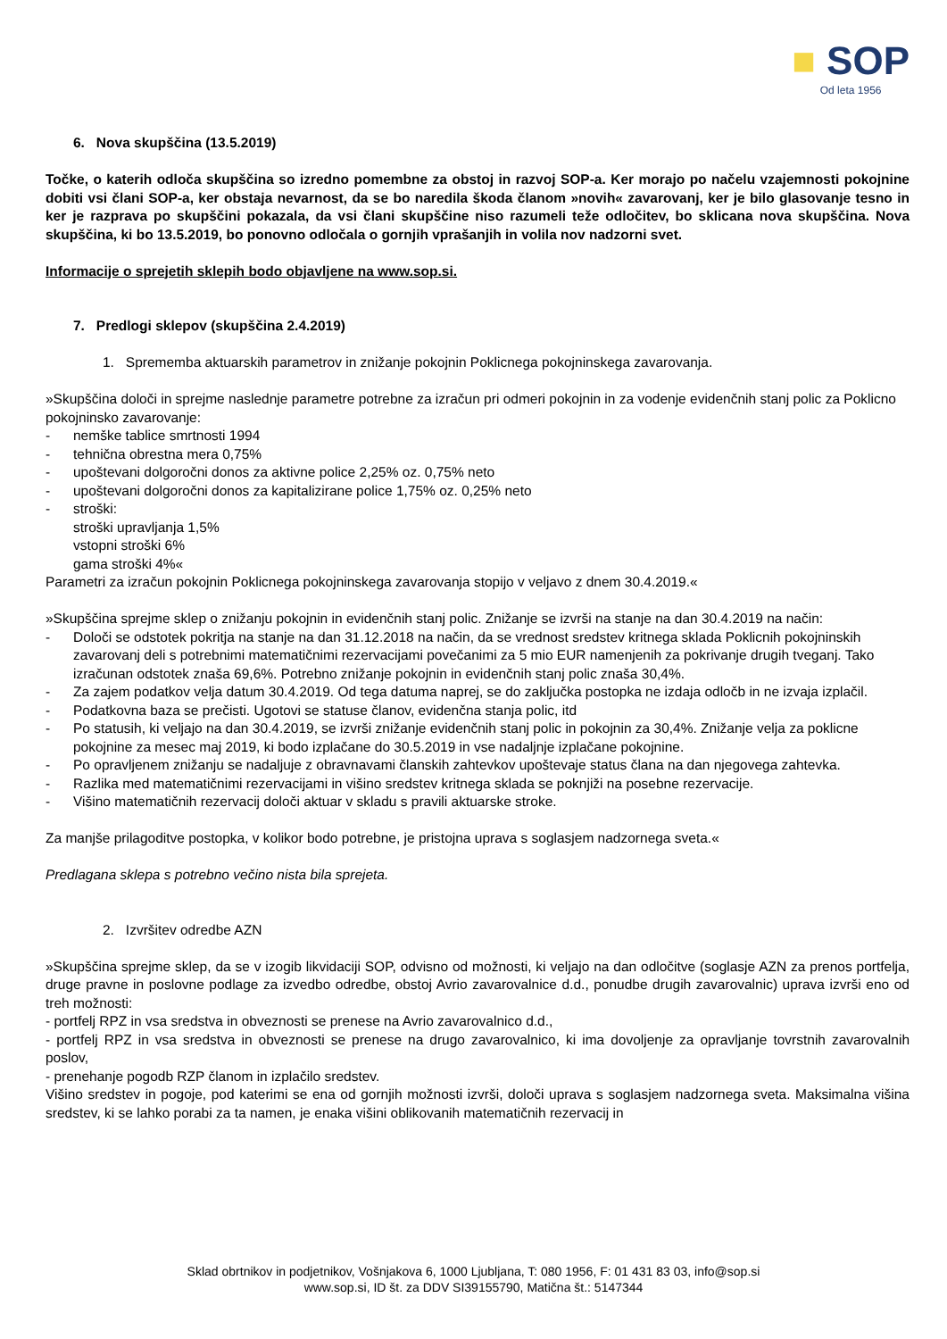■ SOP
Od leta 1956
6. Nova skupščina (13.5.2019)
Točke, o katerih odloča skupščina so izredno pomembne za obstoj in razvoj SOP-a. Ker morajo po načelu vzajemnosti pokojnine dobiti vsi člani SOP-a, ker obstaja nevarnost, da se bo naredila škoda članom »novih« zavarovanj, ker je bilo glasovanje tesno in ker je razprava po skupščini pokazala, da vsi člani skupščine niso razumeli teže odločitev, bo sklicana nova skupščina. Nova skupščina, ki bo 13.5.2019, bo ponovno odločala o gornjih vprašanjih in volila nov nadzorni svet.
Informacije o sprejetih sklepih bodo objavljene na www.sop.si.
7. Predlogi sklepov (skupščina 2.4.2019)
1. Sprememba aktuarskih parametrov in znižanje pokojnin Poklicnega pokojninskega zavarovanja.
»Skupščina določi in sprejme naslednje parametre potrebne za izračun pri odmeri pokojnin in za vodenje evidenčnih stanj polic za Poklicno pokojninsko zavarovanje:
- nemške tablice smrtnosti 1994
- tehnična obrestna mera 0,75%
- upoštevani dolgoročni donos za aktivne police 2,25% oz. 0,75% neto
- upoštevani dolgoročni donos za kapitalizirane police 1,75% oz. 0,25% neto
- stroški:
stroški upravljanja 1,5%
vstopni stroški 6%
gama stroški 4%«
Parametri za izračun pokojnin Poklicnega pokojninskega zavarovanja stopijo v veljavo z dnem 30.4.2019.«
»Skupščina sprejme sklep o znižanju pokojnin in evidenčnih stanj polic. Znižanje se izvrši na stanje na dan 30.4.2019 na način:
- Določi se odstotek pokritja na stanje na dan 31.12.2018 na način, da se vrednost sredstev kritnega sklada Poklicnih pokojninskih zavarovanj deli s potrebnimi matematičnimi rezervacijami povečanimi za 5 mio EUR namenjenih za pokrivanje drugih tveganj. Tako izračunan odstotek znaša 69,6%. Potrebno znižanje pokojnin in evidenčnih stanj polic znaša 30,4%.
- Za zajem podatkov velja datum 30.4.2019. Od tega datuma naprej, se do zaključka postopka ne izdaja odločb in ne izvaja izplačil.
- Podatkovna baza se prečisti. Ugotovi se statuse članov, evidenčna stanja polic, itd
- Po statusih, ki veljajo na dan 30.4.2019, se izvrši znižanje evidenčnih stanj polic in pokojnin za 30,4%. Znižanje velja za poklicne pokojnine za mesec maj 2019, ki bodo izplačane do 30.5.2019 in vse nadaljnje izplačane pokojnine.
- Po opravljenem znižanju se nadaljuje z obravnavami članskih zahtevkov upoštevaje status člana na dan njegovega zahtevka.
- Razlika med matematičnimi rezervacijami in višino sredstev kritnega sklada se poknjiži na posebne rezervacije.
- Višino matematičnih rezervacij določi aktuar v skladu s pravili aktuarske stroke.
Za manjše prilagoditve postopka, v kolikor bodo potrebne, je pristojna uprava s soglasjem nadzornega sveta.«
Predlagana sklepa s potrebno večino nista bila sprejeta.
2. Izvršitev odredbe AZN
»Skupščina sprejme sklep, da se v izogib likvidaciji SOP, odvisno od možnosti, ki veljajo na dan odločitve (soglasje AZN za prenos portfelja, druge pravne in poslovne podlage za izvedbo odredbe, obstoj Avrio zavarovalnice d.d., ponudbe drugih zavarovalnic) uprava izvrši eno od treh možnosti:
- portfelj RPZ in vsa sredstva in obveznosti se prenese na Avrio zavarovalnico d.d.,
- portfelj RPZ in vsa sredstva in obveznosti se prenese na drugo zavarovalnico, ki ima dovoljenje za opravljanje tovrstnih zavarovalnih poslov,
- prenehanje pogodb RZP članom in izplačilo sredstev.
Višino sredstev in pogoje, pod katerimi se ena od gornjih možnosti izvrši, določi uprava s soglasjem nadzornega sveta. Maksimalna višina sredstev, ki se lahko porabi za ta namen, je enaka višini oblikovanih matematičnih rezervacij in
Sklad obrtnikov in podjetnikov, Vošnjakova 6, 1000 Ljubljana, T: 080 1956, F: 01 431 83 03, info@sop.si
www.sop.si, ID št. za DDV SI39155790, Matična št.: 5147344